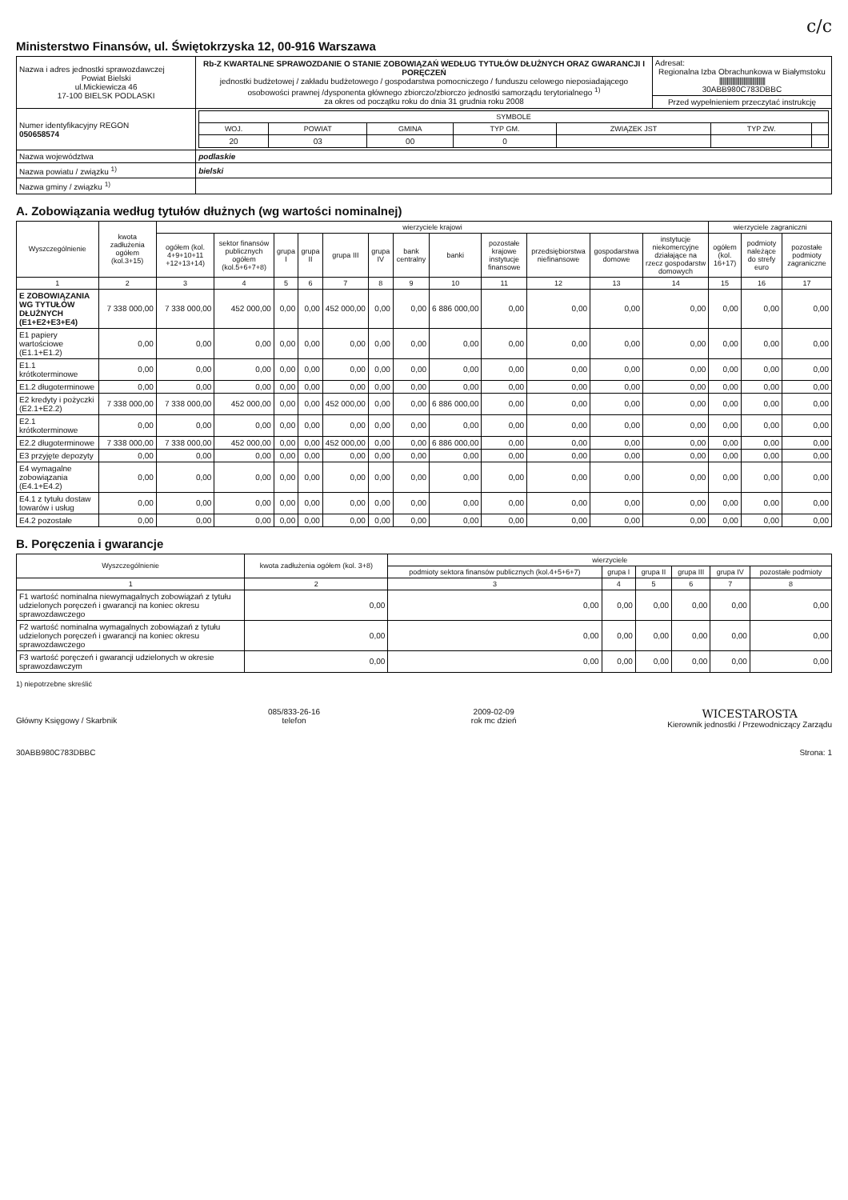c/c
Ministerstwo Finansów, ul. Świętokrzyska 12, 00-916 Warszawa
| Nazwa i adres jednostki sprawozdawczej Powiat Bielski ul.Mickiewicza 46 17-100 BIELSK PODLASKI | Rb-Z KWARTALNE SPRAWOZDANIE O STANIE ZOBOWIĄZAŃ WEDŁUG TYTUŁÓW DŁUŻNYCH ORAZ GWARANCJI I PORĘCZEŃ jednostki budżetowej / zakładu budżetowego / gospodarstwa pomocniczego / funduszu celowego nieposiadającego osobowości prawnej /dysponenta głównego zbiorczo/zbiorczo jednostki samorządu terytorialnego <sup>1)</sup> za okres od początku roku do dnia 31 grudnia roku 2008 | Adresat: Regionalna Izba Obrachunkowa w Białymstoku //////////////////////////////////// 30ABB980C783DBBC |
| | | Przed wypełnieniem przeczytać instrukcję |
| Numer identyfikacyjny REGON 050658574 | / SYMBOLE / / / / / / / / --- / --- / --- / --- / --- / --- / --- / / WOJ. / POWIAT / GMINA / TYP GM. / ZWIĄZEK JST / TYP ZW. / / / 20 / 03 / 00 / 0 / / / / | |
| Nazwa województwa | podlaskie | |
| Nazwa powiatu / związku <sup>1)</sup> | bielski | |
| Nazwa gminy / związku <sup>1)</sup> | | |
A. Zobowiązania według tytułów dłużnych (wg wartości nominalnej)
| Wyszczególnienie | kwota zadłużenia ogółem (kol.3+15) | wierzyciele krajowi | | | | | | | | | | | | wierzyciele zagraniczni | | |
| --- | --- | --- | --- | --- | --- | --- | --- | --- | --- | --- | --- | --- | --- | --- | --- | --- |
| | | ogółem (kol. 4+9+10+11 +12+13+14) | sektor finansów publicznych ogółem (kol.5+6+7+8) | grupa I | grupa II | grupa III | grupa IV | bank centralny | banki | pozostałe krajowe instytucje finansowe | przedsiębiorstwa niefinansowe | gospodarstwa domowe | instytucje niekomercyjne działające na rzecz gospodarstw domowych | ogółem (kol. 16+17) | podmioty należące do strefy euro | pozostałe podmioty zagraniczne |
| 1 | 2 | 3 | 4 | 5 | 6 | 7 | 8 | 9 | 10 | 11 | 12 | 13 | 14 | 15 | 16 | 17 |
| E ZOBOWIĄZANIA WG TYTUŁÓW DŁUŻNYCH (E1+E2+E3+E4) | 7 338 000,00 | 7 338 000,00 | 452 000,00 | 0,00 | 0,00 | 452 000,00 | 0,00 | 0,00 | 6 886 000,00 | 0,00 | 0,00 | 0,00 | 0,00 | 0,00 | 0,00 | 0,00 |
| E1 papiery wartościowe (E1.1+E1.2) | 0,00 | 0,00 | 0,00 | 0,00 | 0,00 | 0,00 | 0,00 | 0,00 | 0,00 | 0,00 | 0,00 | 0,00 | 0,00 | 0,00 | 0,00 | 0,00 |
| E1.1 krótkoterminowe | 0,00 | 0,00 | 0,00 | 0,00 | 0,00 | 0,00 | 0,00 | 0,00 | 0,00 | 0,00 | 0,00 | 0,00 | 0,00 | 0,00 | 0,00 | 0,00 |
| E1.2 długoterminowe | 0,00 | 0,00 | 0,00 | 0,00 | 0,00 | 0,00 | 0,00 | 0,00 | 0,00 | 0,00 | 0,00 | 0,00 | 0,00 | 0,00 | 0,00 | 0,00 |
| E2 kredyty i pożyczki (E2.1+E2.2) | 7 338 000,00 | 7 338 000,00 | 452 000,00 | 0,00 | 0,00 | 452 000,00 | 0,00 | 0,00 | 6 886 000,00 | 0,00 | 0,00 | 0,00 | 0,00 | 0,00 | 0,00 | 0,00 |
| E2.1 krótkoterminowe | 0,00 | 0,00 | 0,00 | 0,00 | 0,00 | 0,00 | 0,00 | 0,00 | 0,00 | 0,00 | 0,00 | 0,00 | 0,00 | 0,00 | 0,00 | 0,00 |
| E2.2 długoterminowe | 7 338 000,00 | 7 338 000,00 | 452 000,00 | 0,00 | 0,00 | 452 000,00 | 0,00 | 0,00 | 6 886 000,00 | 0,00 | 0,00 | 0,00 | 0,00 | 0,00 | 0,00 | 0,00 |
| E3 przyjęte depozyty | 0,00 | 0,00 | 0,00 | 0,00 | 0,00 | 0,00 | 0,00 | 0,00 | 0,00 | 0,00 | 0,00 | 0,00 | 0,00 | 0,00 | 0,00 | 0,00 |
| E4 wymagalne zobowiązania (E4.1+E4.2) | 0,00 | 0,00 | 0,00 | 0,00 | 0,00 | 0,00 | 0,00 | 0,00 | 0,00 | 0,00 | 0,00 | 0,00 | 0,00 | 0,00 | 0,00 | 0,00 |
| E4.1 z tytułu dostaw towarów i usług | 0,00 | 0,00 | 0,00 | 0,00 | 0,00 | 0,00 | 0,00 | 0,00 | 0,00 | 0,00 | 0,00 | 0,00 | 0,00 | 0,00 | 0,00 | 0,00 |
| E4.2 pozostałe | 0,00 | 0,00 | 0,00 | 0,00 | 0,00 | 0,00 | 0,00 | 0,00 | 0,00 | 0,00 | 0,00 | 0,00 | 0,00 | 0,00 | 0,00 | 0,00 |
B. Poręczenia i gwarancje
| Wyszczególnienie | kwota zadłużenia ogółem (kol. 3+8) | wierzyciele | | | | | |
| --- | --- | --- | --- | --- | --- | --- | --- |
| | | podmioty sektora finansów publicznych (kol.4+5+6+7) | grupa I | grupa II | grupa III | grupa IV | pozostałe podmioty |
| 1 | 2 | 3 | 4 | 5 | 6 | 7 | 8 |
| F1 wartość nominalna niewymagalnych zobowiązań z tytułu udzielonych poręczeń i gwarancji na koniec okresu sprawozdawczego | 0,00 | 0,00 | 0,00 | 0,00 | 0,00 | 0,00 | 0,00 |
| F2 wartość nominalna wymagalnych zobowiązań z tytułu udzielonych poręczeń i gwarancji na koniec okresu sprawozdawczego | 0,00 | 0,00 | 0,00 | 0,00 | 0,00 | 0,00 | 0,00 |
| F3 wartość poręczeń i gwarancji udzielonych w okresie sprawozdawczym | 0,00 | 0,00 | 0,00 | 0,00 | 0,00 | 0,00 | 0,00 |
1) niepotrzebne skreślić
Główny Księgowy / Skarbnik 085/833-26-16
telefon
2009-02-09
rok mc dzień
WICESTAROSTA
Kierownik jednostki / Przewodniczący Zarządu
30ABB980C783DBBC Strona: 1